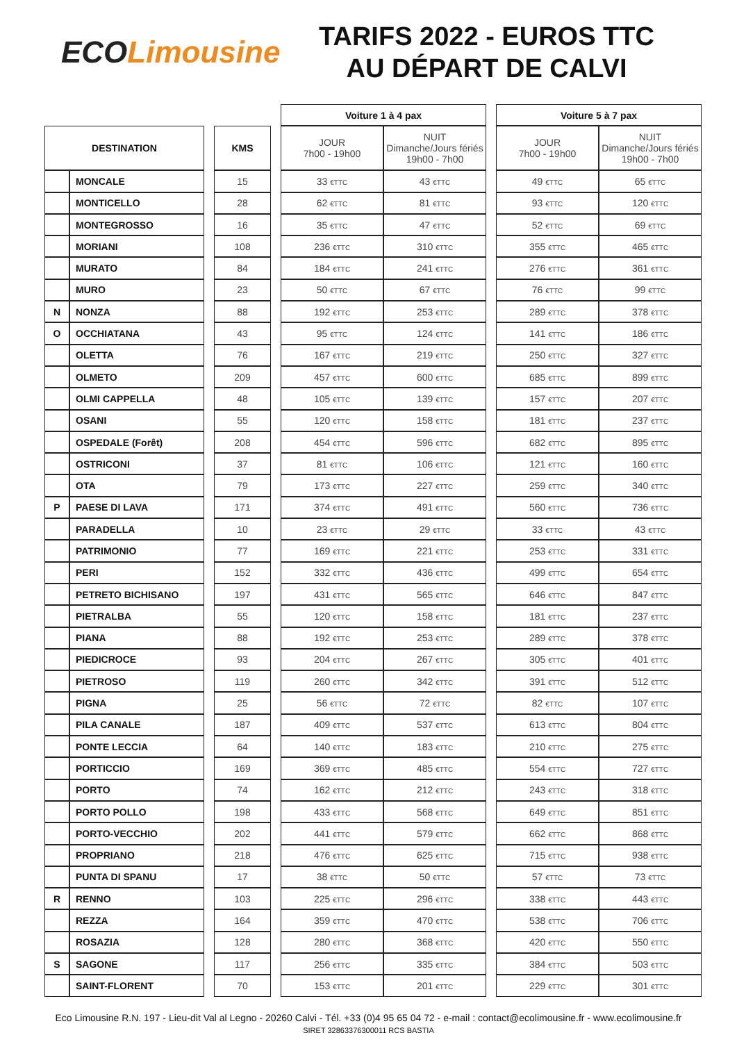ECO Limousine
TARIFS 2022 - EUROS TTC
AU DÉPART DE CALVI
| | | | | | Voiture 1 à 4 pax | | | Voiture 5 à 7 pax | |
| DESTINATION | | | KMS | | JOUR 7h00 - 19h00 | NUIT Dimanche/Jours fériés 19h00 - 7h00 | | JOUR 7h00 - 19h00 | NUIT Dimanche/Jours fériés 19h00 - 7h00 |
| | MONCALE | | 15 | | 33 €TTC | 43 €TTC | | 49 €TTC | 65 €TTC |
| | MONTICELLO | | 28 | | 62 €TTC | 81 €TTC | | 93 €TTC | 120 €TTC |
| | MONTEGROSSO | | 16 | | 35 €TTC | 47 €TTC | | 52 €TTC | 69 €TTC |
| | MORIANI | | 108 | | 236 €TTC | 310 €TTC | | 355 €TTC | 465 €TTC |
| | MURATO | | 84 | | 184 €TTC | 241 €TTC | | 276 €TTC | 361 €TTC |
| | MURO | | 23 | | 50 €TTC | 67 €TTC | | 76 €TTC | 99 €TTC |
| N | NONZA | | 88 | | 192 €TTC | 253 €TTC | | 289 €TTC | 378 €TTC |
| O | OCCHIATANA | | 43 | | 95 €TTC | 124 €TTC | | 141 €TTC | 186 €TTC |
| | OLETTA | | 76 | | 167 €TTC | 219 €TTC | | 250 €TTC | 327 €TTC |
| | OLMETO | | 209 | | 457 €TTC | 600 €TTC | | 685 €TTC | 899 €TTC |
| | OLMI CAPPELLA | | 48 | | 105 €TTC | 139 €TTC | | 157 €TTC | 207 €TTC |
| | OSANI | | 55 | | 120 €TTC | 158 €TTC | | 181 €TTC | 237 €TTC |
| | OSPEDALE (Forêt) | | 208 | | 454 €TTC | 596 €TTC | | 682 €TTC | 895 €TTC |
| | OSTRICONI | | 37 | | 81 €TTC | 106 €TTC | | 121 €TTC | 160 €TTC |
| | OTA | | 79 | | 173 €TTC | 227 €TTC | | 259 €TTC | 340 €TTC |
| P | PAESE DI LAVA | | 171 | | 374 €TTC | 491 €TTC | | 560 €TTC | 736 €TTC |
| | PARADELLA | | 10 | | 23 €TTC | 29 €TTC | | 33 €TTC | 43 €TTC |
| | PATRIMONIO | | 77 | | 169 €TTC | 221 €TTC | | 253 €TTC | 331 €TTC |
| | PERI | | 152 | | 332 €TTC | 436 €TTC | | 499 €TTC | 654 €TTC |
| | PETRETO BICHISANO | | 197 | | 431 €TTC | 565 €TTC | | 646 €TTC | 847 €TTC |
| | PIETRALBA | | 55 | | 120 €TTC | 158 €TTC | | 181 €TTC | 237 €TTC |
| | PIANA | | 88 | | 192 €TTC | 253 €TTC | | 289 €TTC | 378 €TTC |
| | PIEDICROCE | | 93 | | 204 €TTC | 267 €TTC | | 305 €TTC | 401 €TTC |
| | PIETROSO | | 119 | | 260 €TTC | 342 €TTC | | 391 €TTC | 512 €TTC |
| | PIGNA | | 25 | | 56 €TTC | 72 €TTC | | 82 €TTC | 107 €TTC |
| | PILA CANALE | | 187 | | 409 €TTC | 537 €TTC | | 613 €TTC | 804 €TTC |
| | PONTE LECCIA | | 64 | | 140 €TTC | 183 €TTC | | 210 €TTC | 275 €TTC |
| | PORTICCIO | | 169 | | 369 €TTC | 485 €TTC | | 554 €TTC | 727 €TTC |
| | PORTO | | 74 | | 162 €TTC | 212 €TTC | | 243 €TTC | 318 €TTC |
| | PORTO POLLO | | 198 | | 433 €TTC | 568 €TTC | | 649 €TTC | 851 €TTC |
| | PORTO-VECCHIO | | 202 | | 441 €TTC | 579 €TTC | | 662 €TTC | 868 €TTC |
| | PROPRIANO | | 218 | | 476 €TTC | 625 €TTC | | 715 €TTC | 938 €TTC |
| | PUNTA DI SPANU | | 17 | | 38 €TTC | 50 €TTC | | 57 €TTC | 73 €TTC |
| R | RENNO | | 103 | | 225 €TTC | 296 €TTC | | 338 €TTC | 443 €TTC |
| | REZZA | | 164 | | 359 €TTC | 470 €TTC | | 538 €TTC | 706 €TTC |
| | ROSAZIA | | 128 | | 280 €TTC | 368 €TTC | | 420 €TTC | 550 €TTC |
| S | SAGONE | | 117 | | 256 €TTC | 335 €TTC | | 384 €TTC | 503 €TTC |
| | SAINT-FLORENT | | 70 | | 153 €TTC | 201 €TTC | | 229 €TTC | 301 €TTC |
Eco Limousine R.N. 197 - Lieu-dit Val al Legno - 20260 Calvi - Tél. +33 (0)4 95 65 04 72 - e-mail : contact@ecolimousine.fr - www.ecolimousine.fr
SIRET 32863376300011 RCS BASTIA